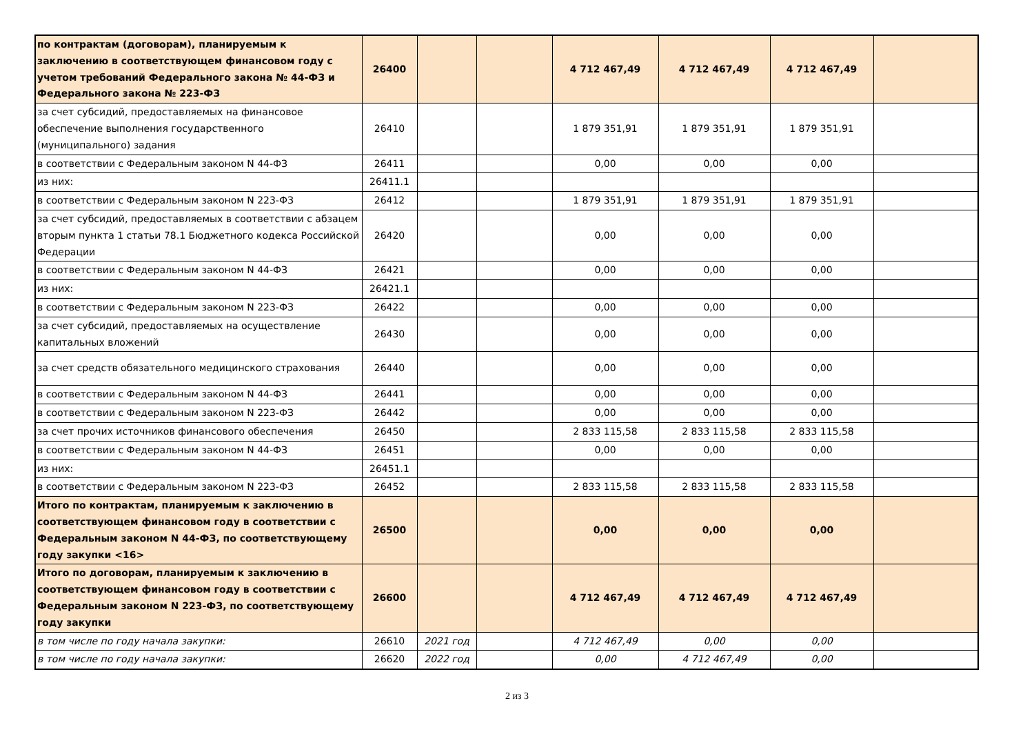| по контрактам (договорам), планируемым к заключению в соответствующем финансовом году с учетом требований Федерального закона № 44-ФЗ и Федерального закона № 223-ФЗ | 26400 | | | 4 712 467,49 | 4 712 467,49 | 4 712 467,49 | |
| за счет субсидий, предоставляемых на финансовое обеспечение выполнения государственного (муниципального) задания | 26410 | | | 1 879 351,91 | 1 879 351,91 | 1 879 351,91 | |
| в соответствии с Федеральным законом N 44-ФЗ | 26411 | | | 0,00 | 0,00 | 0,00 | |
| из них: | 26411.1 | | | | | | |
| в соответствии с Федеральным законом N 223-ФЗ | 26412 | | | 1 879 351,91 | 1 879 351,91 | 1 879 351,91 | |
| за счет субсидий, предоставляемых в соответствии с абзацем вторым пункта 1 статьи 78.1 Бюджетного кодекса Российской Федерации | 26420 | | | 0,00 | 0,00 | 0,00 | |
| в соответствии с Федеральным законом N 44-ФЗ | 26421 | | | 0,00 | 0,00 | 0,00 | |
| из них: | 26421.1 | | | | | | |
| в соответствии с Федеральным законом N 223-ФЗ | 26422 | | | 0,00 | 0,00 | 0,00 | |
| за счет субсидий, предоставляемых на осуществление капитальных вложений | 26430 | | | 0,00 | 0,00 | 0,00 | |
| за счет средств обязательного медицинского страхования | 26440 | | | 0,00 | 0,00 | 0,00 | |
| в соответствии с Федеральным законом N 44-ФЗ | 26441 | | | 0,00 | 0,00 | 0,00 | |
| в соответствии с Федеральным законом N 223-ФЗ | 26442 | | | 0,00 | 0,00 | 0,00 | |
| за счет прочих источников финансового обеспечения | 26450 | | | 2 833 115,58 | 2 833 115,58 | 2 833 115,58 | |
| в соответствии с Федеральным законом N 44-ФЗ | 26451 | | | 0,00 | 0,00 | 0,00 | |
| из них: | 26451.1 | | | | | | |
| в соответствии с Федеральным законом N 223-ФЗ | 26452 | | | 2 833 115,58 | 2 833 115,58 | 2 833 115,58 | |
| Итого по контрактам, планируемым к заключению в соответствующем финансовом году в соответствии с Федеральным законом N 44-ФЗ, по соответствующему году закупки <16> | 26500 | | | 0,00 | 0,00 | 0,00 | |
| Итого по договорам, планируемым к заключению в соответствующем финансовом году в соответствии с Федеральным законом N 223-ФЗ, по соответствующему году закупки | 26600 | | | 4 712 467,49 | 4 712 467,49 | 4 712 467,49 | |
| в том числе по году начала закупки: | 26610 | 2021 год | | 4 712 467,49 | 0,00 | 0,00 | |
| в том числе по году начала закупки: | 26620 | 2022 год | | 0,00 | 4 712 467,49 | 0,00 | |
2 из 3